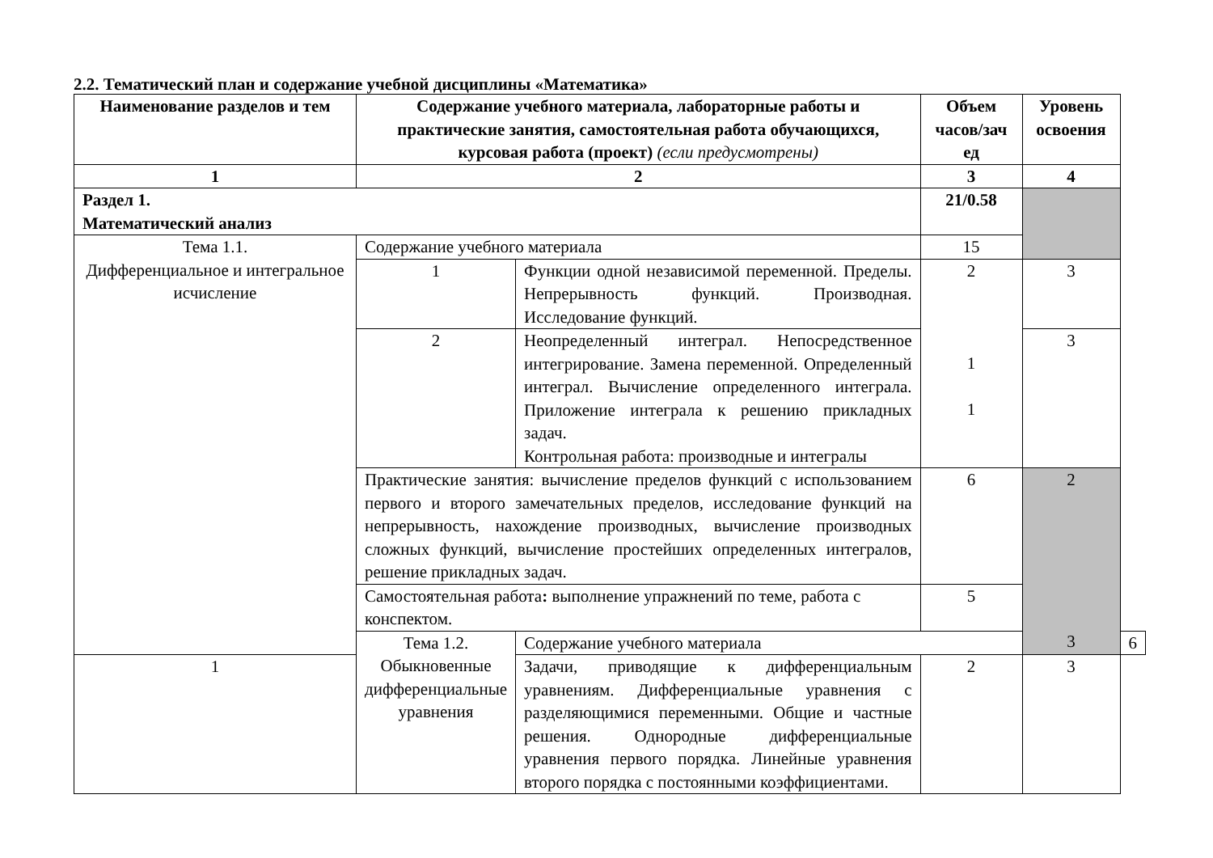2.2. Тематический план и содержание учебной дисциплины «Математика»
| Наименование разделов и тем | Содержание учебного материала, лабораторные работы и практические занятия, самостоятельная работа обучающихся, курсовая работа (проект) (если предусмотрены) | | Объем часов/зач ед | Уровень освоения | |
| --- | --- | --- | --- | --- | --- |
| 1 | 2 | | 3 | 4 | |
| Раздел 1. Математический анализ | | | 21/0.58 | | |
| Тема 1.1. Дифференциальное и интегральное исчисление | Содержание учебного материала | | 15 | | |
| | 1 | Функции одной независимой переменной. Пределы. Непрерывность функций. Производная. Исследование функций. | 2 1 1 | 3 | |
| | 2 | Неопределенный интеграл. Непосредственное интегрирование. Замена переменной. Определенный интеграл. Вычисление определенного интеграла. Приложение интеграла к решению прикладных задач. Контрольная работа: производные и интегралы | | 3 | |
| | Практические занятия: вычисление пределов функций с использованием первого и второго замечательных пределов, исследование функций на непрерывность, нахождение производных, вычисление производных сложных функций, вычисление простейших определенных интегралов, решение прикладных задач. | | 6 | 2 3 | |
| | Самостоятельная работа : выполнение упражнений по теме, работа с конспектом. | | 5 | | |
| | Тема 1.2. Обыкновенные дифференциальные уравнения | Содержание учебного материала | | | 6 |
| 1 | | Задачи, приводящие к дифференциальным уравнениям. Дифференциальные уравнения с разделяющимися переменными. Общие и частные решения. Однородные дифференциальные уравнения первого порядка. Линейные уравнения второго порядка с постоянными коэффициентами. | 2 | 3 | |